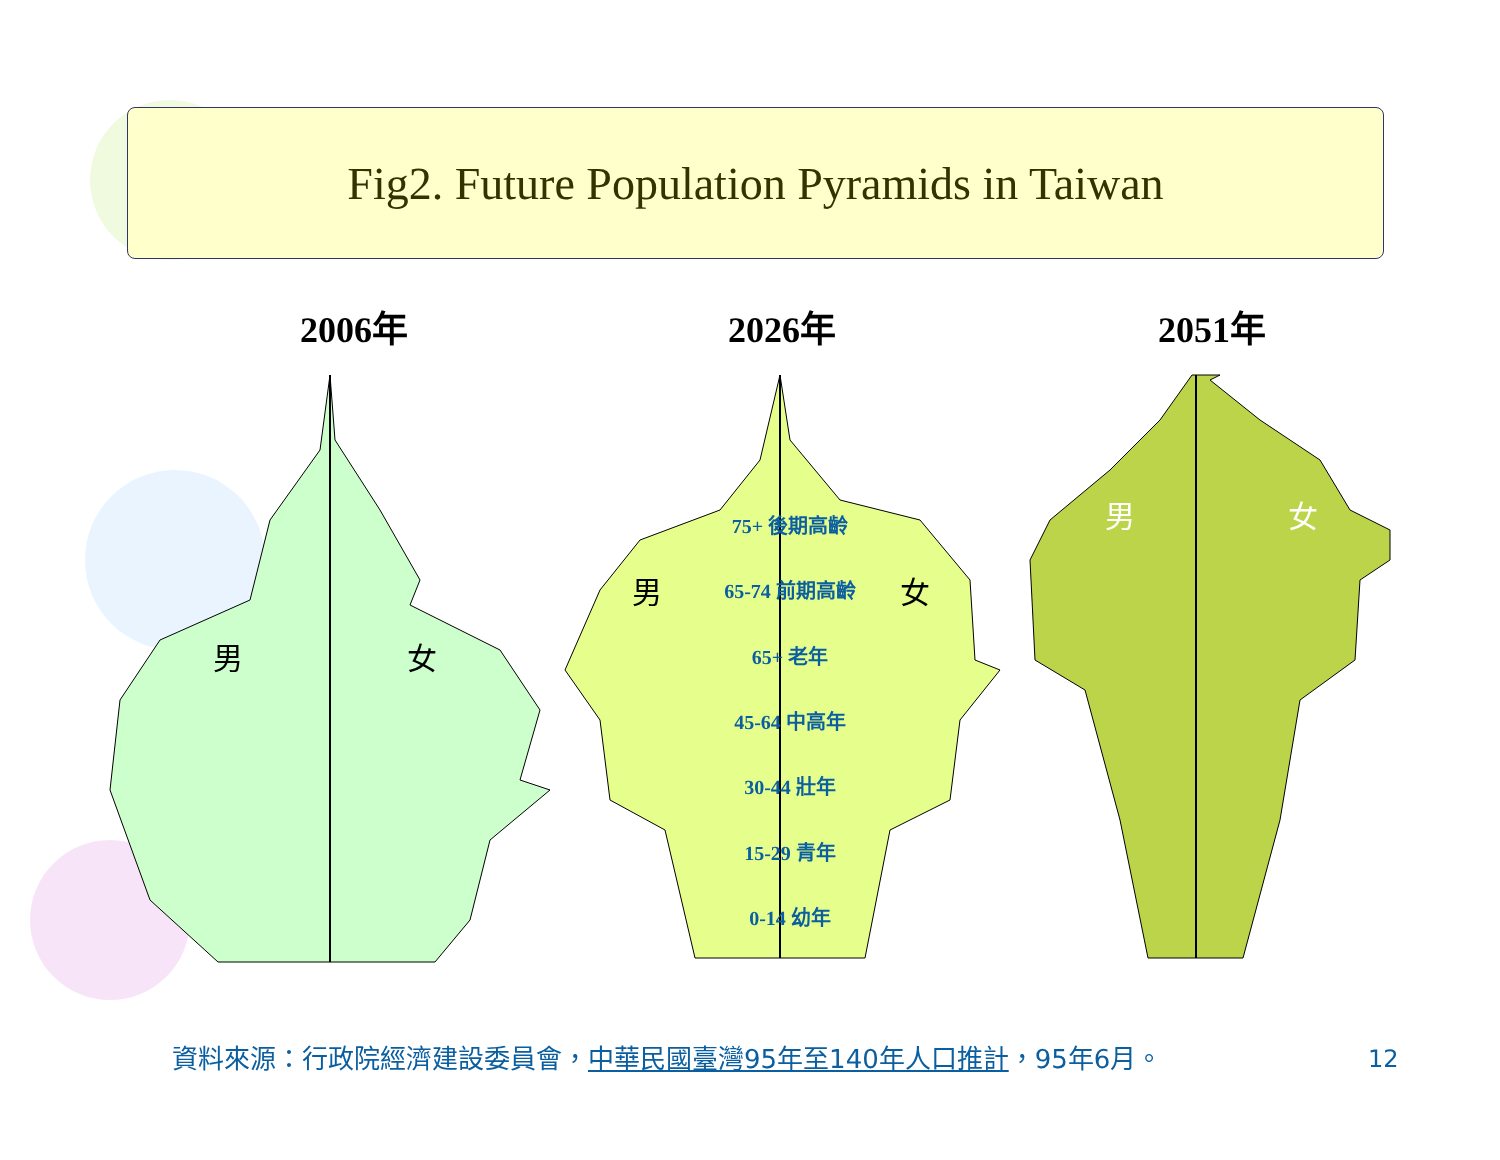Fig2. Future Population Pyramids in Taiwan
2006年 2026年 2051年
男 女
男 女
男 女
75+ 後期高齡
65-74 前期高齡
65+ 老年
45-64 中高年
30-44 壯年
15-29 青年
0-14 幼年
資料來源：行政院經濟建設委員會，中華民國臺灣95年至140年人口推計，95年6月。
12